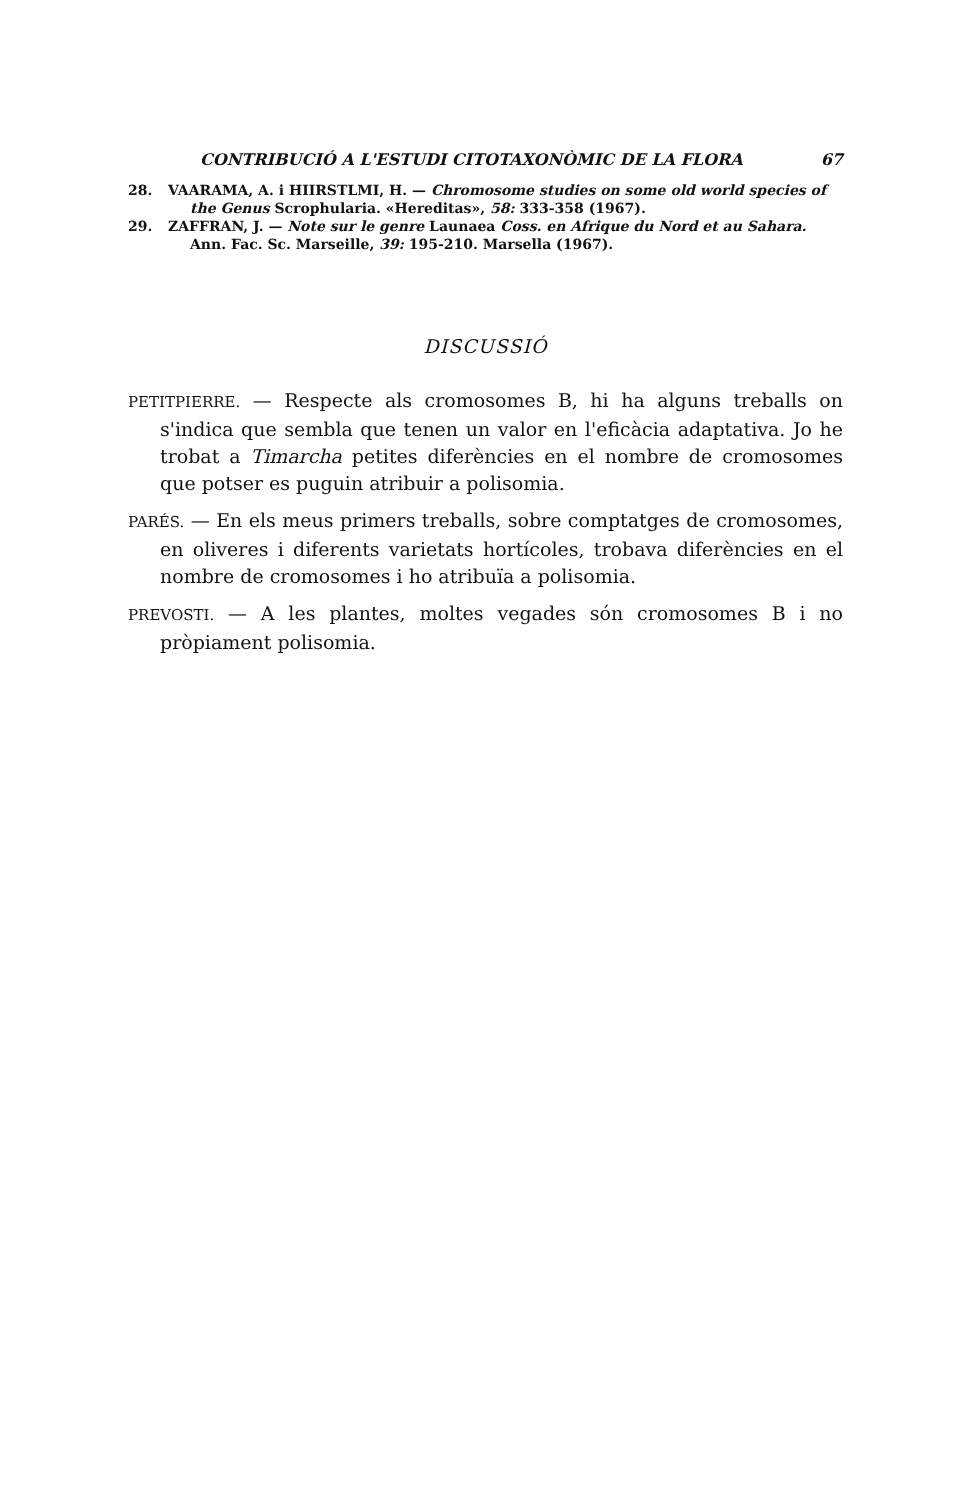CONTRIBUCIÓ A L'ESTUDI CITOTAXONÒMIC DE LA FLORA 67
28. VAARAMA, A. i HIIRSTLMI, H. — Chromosome studies on some old world species of the Genus Scrophularia. «Hereditas», 58: 333-358 (1967).
29. ZAFFRAN, J. — Note sur le genre Launaea Coss. en Afrique du Nord et au Sahara. Ann. Fac. Sc. Marseille, 39: 195-210. Marsella (1967).
DISCUSSIÓ
PETITPIERRE. — Respecte als cromosomes B, hi ha alguns treballs on s'indica que sembla que tenen un valor en l'eficàcia adaptativa. Jo he trobat a Timarcha petites diferències en el nombre de cromosomes que potser es puguin atribuir a polisomia.
PARÉS. — En els meus primers treballs, sobre comptatges de cromosomes, en oliveres i diferents varietats hortícoles, trobava diferències en el nombre de cromosomes i ho atribuïa a polisomia.
PREVOSTI. — A les plantes, moltes vegades són cromosomes B i no pròpiament polisomia.